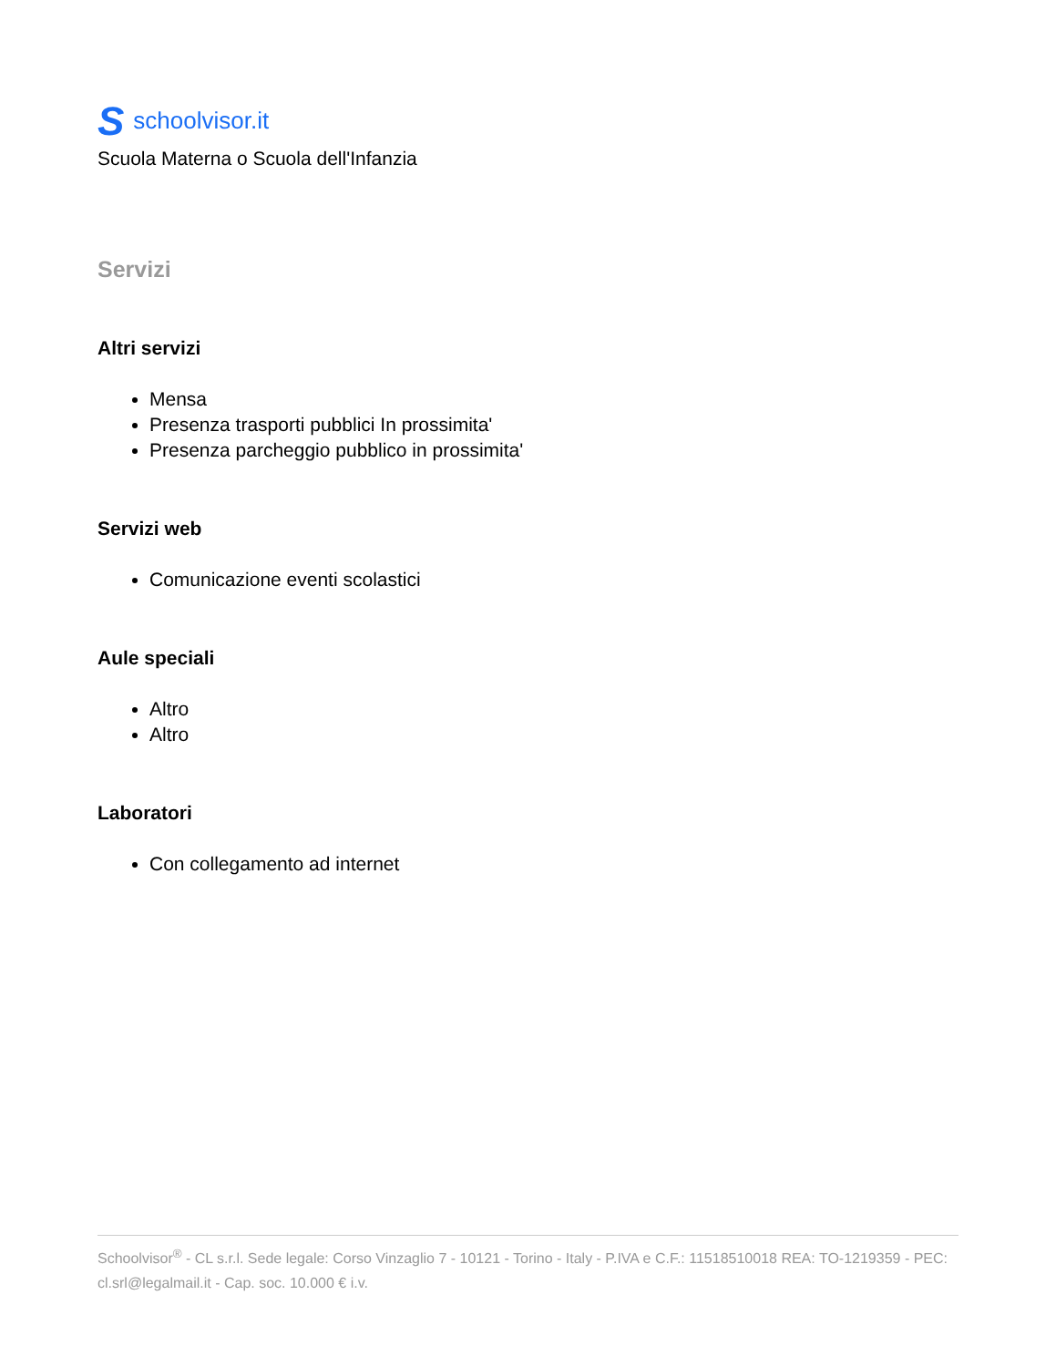Sschoolvisor.it
Scuola Materna o Scuola dell'Infanzia
Servizi
Altri servizi
Mensa
Presenza trasporti pubblici In prossimita'
Presenza parcheggio pubblico in prossimita'
Servizi web
Comunicazione eventi scolastici
Aule speciali
Altro
Altro
Laboratori
Con collegamento ad internet
Schoolvisor<sup>®</sup> - CL s.r.l. Sede legale: Corso Vinzaglio 7 - 10121 - Torino - Italy - P.IVA e C.F.: 11518510018 REA: TO-1219359 - PEC: cl.srl@legalmail.it - Cap. soc. 10.000 € i.v.